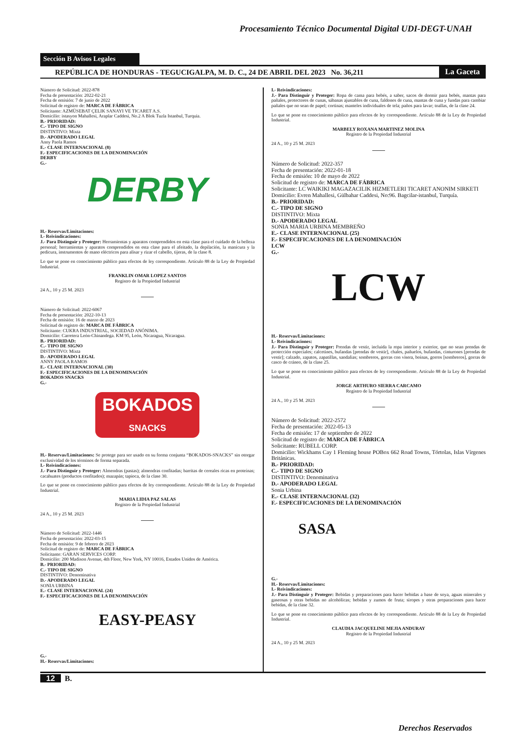Procesamiento Técnico Documental Digital UDI-DEGT-UNAH
Sección B Avisos Legales
REPÚBLICA DE HONDURAS - TEGUCIGALPA, M. D. C., 24 DE ABRIL DEL 2023 No. 36,211
La Gaceta
Número de Solicitud: 2022-878
Fecha de presentación: 2022-02-21
Fecha de emisión: 7 de junio de 2022
Solicitud de registro de: MARCA DE FÁBRICA
Solicitante: AZMÜSEBAT ÇELIK SANAYI VE TICARET A.S.
Domicilio: istasyon Mahallesi, Araplar Caddesi, No.2 A Blok Tuzla Istanbul, Turquia.
B.- PRIORIDAD:
C.- TIPO DE SIGNO
DISTINTIVO: Mixta
D.- APODERADO LEGAL
Anny Paola Ramos
E.- CLASE INTERNACIONAL (8)
F.- ESPECIFICACIONES DE LA DENOMINACIÓN
DERBY
G.-
DERBY
H.- Reservas/Limitaciones:
I.- Reivindicaciones:
J.- Para Distinguir y Proteger: Herramientas y aparatos comprendidos en esta clase para el cuidado de la belleza personal; herramientas y aparatos comprendidos en esta clase para el afeitado, la depilación, la manicura y la pedicura, instrumentos de mano eléctricos para alisar y rizar el cabello, tijeras, de la clase 8.
Lo que se pone en conocimiento público para efectos de ley correspondiente. Artículo 88 de la Ley de Propiedad Industrial.
FRANKLIN OMAR LOPEZ SANTOS
Registro de la Propiedad Industrial
24 A., 10 y 25 M. 2023
Número de Solicitud: 2022-6067
Fecha de presentación: 2022-10-13
Fecha de emisión: 16 de marzo de 2023
Solicitud de registro de: MARCA DE FÁBRICA
Solicitante: CUKRA INDUSTRIAL, SOCIEDAD ANÓNIMA.
Domicilio: Carretera León-Chinandega. KM 95, León, Nicaragua, Nicaragua.
B.- PRIORIDAD:
C.- TIPO DE SIGNO
DISTINTIVO: Mixta
D.- APODERADO LEGAL
ANNY PAOLA RAMOS
E.- CLASE INTERNACIONAL (30)
F.- ESPECIFICACIONES DE LA DENOMINACIÓN
BOKADOS SNACKS
G.-
BOKADOS
SNACKS
H.- Reservas/Limitaciones: Se protege para ser usado en su forma conjunta “BOKADOS-SNACKS” sin otorgar exclusividad de los términos de forma separada.
I.- Reivindicaciones:
J.- Para Distinguir y Proteger: Almendras (pastas); almendras confitadas; barritas de cereales ricas en proteínas; cacahuates (productos confitados); mazapán; tapioca, de la clase 30.
Lo que se pone en conocimiento público para efectos de ley correspondiente. Artículo 88 de la Ley de Propiedad Industrial.
MARIA LIDIA PAZ SALAS
Registro de la Propiedad Industrial
24 A., 10 y 25 M. 2023
Número de Solicitud: 2022-1446
Fecha de presentación: 2022-03-15
Fecha de emisión: 9 de febrero de 2023
Solicitud de registro de: MARCA DE FÁBRICA
Solicitante: GARAN SERVICES CORP.
Domicilio: 200 Madison Avenue, 4th Floor, New York, NY 10016, Estados Unidos de América.
B.- PRIORIDAD:
C.- TIPO DE SIGNO
DISTINTIVO: Denominativa
D.- APODERADO LEGAL
SONIA URBINA
E.- CLASE INTERNACIONAL (24)
F.- ESPECIFICACIONES DE LA DENOMINACIÓN
EASY-PEASY
G.-
H.- Reservas/Limitaciones:
I.- Reivindicaciones:
J.- Para Distinguir y Proteger: Ropa de cama para bebés, a saber, sacos de dormir para bebés, mantas para pañales, protectores de cunas, sábanas ajustables de cuna, faldones de cuna, mantas de cuna y fundas para cambiar pañales que no sean de papel; cortinas; manteles individuales de tela; paños para lavar; toallas, de la clase 24.
Lo que se pone en conocimiento público para efectos de ley correspondiente. Artículo 88 de la Ley de Propiedad Industrial.
MARBELY ROXANA MARTINEZ MOLINA
Registro de la Propiedad Industrial
24 A., 10 y 25 M. 2023
Número de Solicitud: 2022-357
Fecha de presentación: 2022-01-18
Fecha de emisión: 10 de mayo de 2022
Solicitud de registro de: MARCA DE FÁBRICA
Solicitante: LC WAIKIKI MAGAZACILIK HIZMETLERI TICARET ANONIM SIRKETI
Domicilio: Evren Mahallesi, Gülbahar Caddesi, No:96. Bagcilar-istanbul, Turquía.
B.- PRIORIDAD:
C.- TIPO DE SIGNO
DISTINTIVO: Mixta
D.- APODERADO LEGAL
SONIA MARIA URBINA MEMBREÑO
E.- CLASE INTERNACIONAL (25)
F.- ESPECIFICACIONES DE LA DENOMINACIÓN
LCW
G.-
LCW
H.- Reservas/Limitaciones:
I.- Reivindicaciones:
J.- Para Distinguir y Proteger: Prendas de vestir, incluida la ropa interior y exterior, que no sean prendas de protección especiales; calcetines, bufandas [prendas de vestir], chales, pañuelos, bufandas, cinturones [prendas de vestir]; calzado, zapatos, zapatillas, sandalias; sombreros, gorras con visera, boinas, gorros [sombreros], gorras de casco de cráneo, de la clase 25.
Lo que se pone en conocimiento público para efectos de ley correspondiente. Artículo 88 de la Ley de Propiedad Industrial.
JORGE ARTHURO SIERRA CARCAMO
Registro de la Propiedad Industrial
24 A., 10 y 25 M. 2023
Número de Solicitud: 2022-2572
Fecha de presentación: 2022-05-13
Fecha de emisión: 17 de septiembre de 2022
Solicitud de registro de: MARCA DE FÁBRICA
Solicitante: RUBELL CORP.
Domicilio: Wickhams Cay 1 Fleming house POBox 662 Road Towns, Tórtolas, Islas Vírgenes Británicas.
B.- PRIORIDAD:
C.- TIPO DE SIGNO
DISTINTIVO: Denominativa
D.- APODERADO LEGAL
Sonia Urbina
E.- CLASE INTERNACIONAL (32)
F.- ESPECIFICACIONES DE LA DENOMINACIÓN
SASA
G.-
H.- Reservas/Limitaciones:
I.- Reivindicaciones:
J.- Para Distinguir y Proteger: Bebidas y preparaciones para hacer bebidas a base de soya, aguas minerales y gaseosas y otras bebidas no alcohólicas; bebidas y zumos de fruta; siropes y otras preparaciones para hacer bebidas, de la clase 32.
Lo que se pone en conocimiento público para efectos de ley correspondiente. Artículo 88 de la Ley de Propiedad Industrial.
CLAUDIA JACQUELINE MEJIA ANDURAY
Registro de la Propiedad Industrial
24 A., 10 y 25 M. 2023
12 B.
Derechos Reservados